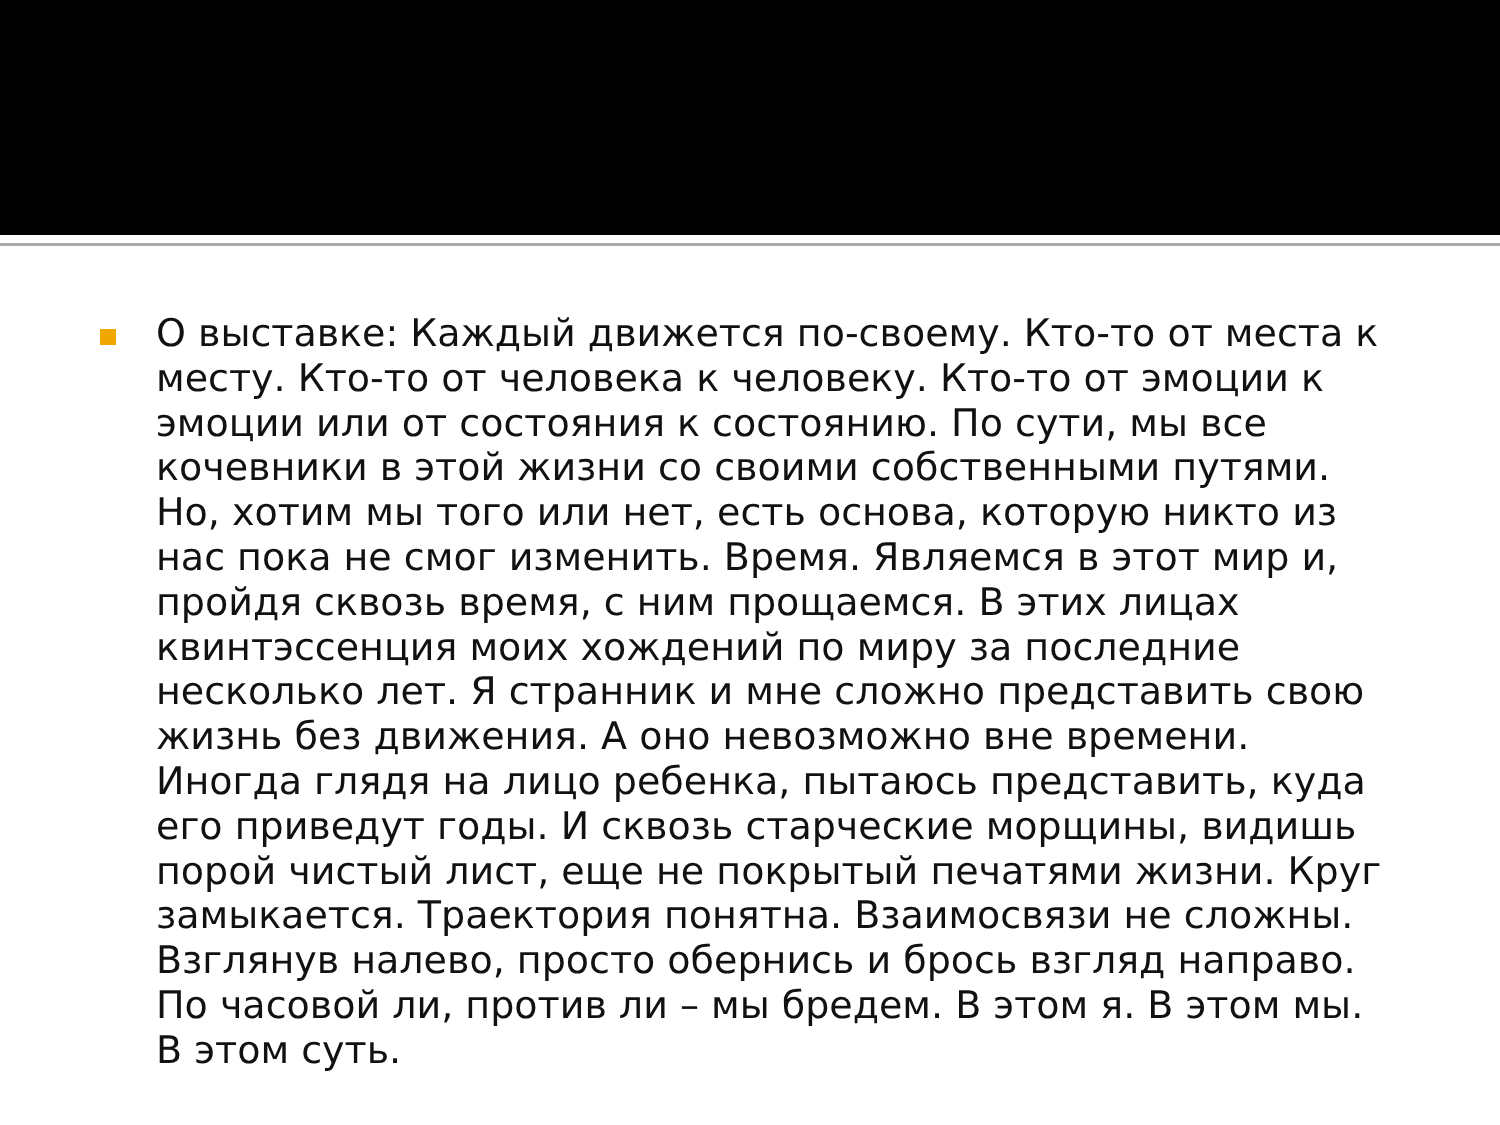О выставке: Каждый движется по-своему. Кто-то от места к месту. Кто-то от человека к человеку. Кто-то от эмоции к эмоции или от состояния к состоянию. По сути, мы все кочевники в этой жизни со своими собственными путями. Но, хотим мы того или нет, есть основа, которую никто из нас пока не смог изменить. Время. Являемся в этот мир и, пройдя сквозь время, с ним прощаемся. В этих лицах квинтэссенция моих хождений по миру за последние несколько лет. Я странник и мне сложно представить свою жизнь без движения. А оно невозможно вне времени. Иногда глядя на лицо ребенка, пытаюсь представить, куда его приведут годы. И сквозь старческие морщины, видишь порой чистый лист, еще не покрытый печатями жизни. Круг замыкается. Траектория понятна. Взаимосвязи не сложны. Взглянув налево, просто обернись и брось взгляд направо. По часовой ли, против ли – мы бредем. В этом я. В этом мы. В этом суть.